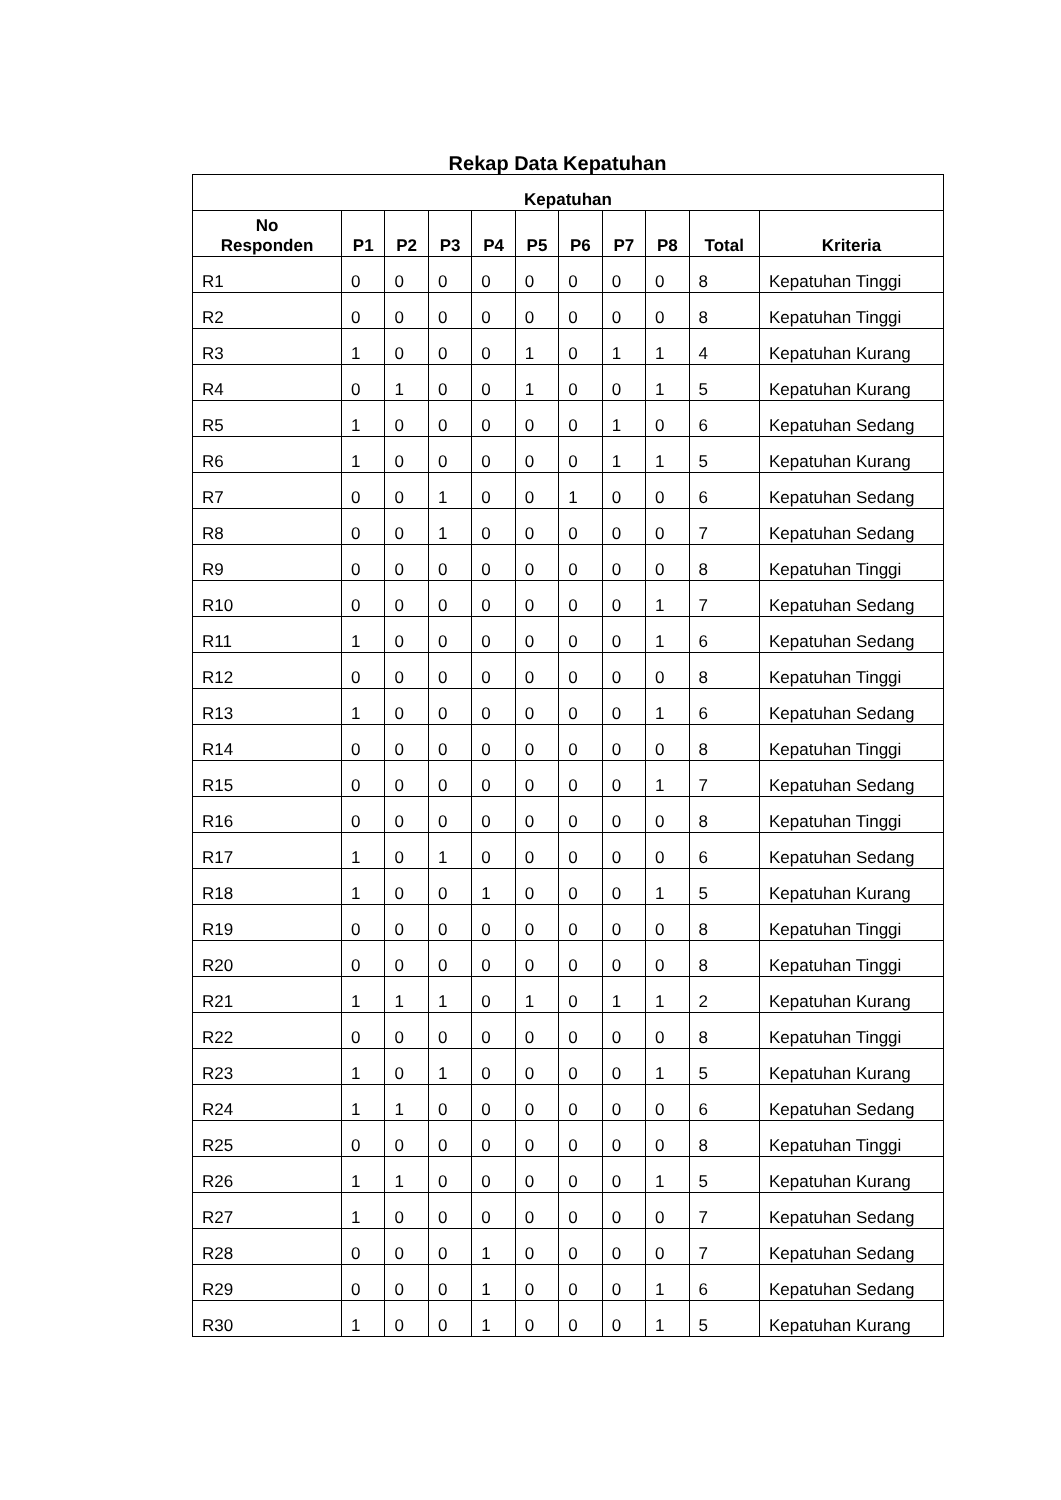Rekap Data Kepatuhan
| Kepatuhan | | | | | | | | | | |
| --- | --- | --- | --- | --- | --- | --- | --- | --- | --- | --- |
| No Responden | P1 | P2 | P3 | P4 | P5 | P6 | P7 | P8 | Total | Kriteria |
| R1 | 0 | 0 | 0 | 0 | 0 | 0 | 0 | 0 | 8 | Kepatuhan Tinggi |
| R2 | 0 | 0 | 0 | 0 | 0 | 0 | 0 | 0 | 8 | Kepatuhan Tinggi |
| R3 | 1 | 0 | 0 | 0 | 1 | 0 | 1 | 1 | 4 | Kepatuhan Kurang |
| R4 | 0 | 1 | 0 | 0 | 1 | 0 | 0 | 1 | 5 | Kepatuhan Kurang |
| R5 | 1 | 0 | 0 | 0 | 0 | 0 | 1 | 0 | 6 | Kepatuhan Sedang |
| R6 | 1 | 0 | 0 | 0 | 0 | 0 | 1 | 1 | 5 | Kepatuhan Kurang |
| R7 | 0 | 0 | 1 | 0 | 0 | 1 | 0 | 0 | 6 | Kepatuhan Sedang |
| R8 | 0 | 0 | 1 | 0 | 0 | 0 | 0 | 0 | 7 | Kepatuhan Sedang |
| R9 | 0 | 0 | 0 | 0 | 0 | 0 | 0 | 0 | 8 | Kepatuhan Tinggi |
| R10 | 0 | 0 | 0 | 0 | 0 | 0 | 0 | 1 | 7 | Kepatuhan Sedang |
| R11 | 1 | 0 | 0 | 0 | 0 | 0 | 0 | 1 | 6 | Kepatuhan Sedang |
| R12 | 0 | 0 | 0 | 0 | 0 | 0 | 0 | 0 | 8 | Kepatuhan Tinggi |
| R13 | 1 | 0 | 0 | 0 | 0 | 0 | 0 | 1 | 6 | Kepatuhan Sedang |
| R14 | 0 | 0 | 0 | 0 | 0 | 0 | 0 | 0 | 8 | Kepatuhan Tinggi |
| R15 | 0 | 0 | 0 | 0 | 0 | 0 | 0 | 1 | 7 | Kepatuhan Sedang |
| R16 | 0 | 0 | 0 | 0 | 0 | 0 | 0 | 0 | 8 | Kepatuhan Tinggi |
| R17 | 1 | 0 | 1 | 0 | 0 | 0 | 0 | 0 | 6 | Kepatuhan Sedang |
| R18 | 1 | 0 | 0 | 1 | 0 | 0 | 0 | 1 | 5 | Kepatuhan Kurang |
| R19 | 0 | 0 | 0 | 0 | 0 | 0 | 0 | 0 | 8 | Kepatuhan Tinggi |
| R20 | 0 | 0 | 0 | 0 | 0 | 0 | 0 | 0 | 8 | Kepatuhan Tinggi |
| R21 | 1 | 1 | 1 | 0 | 1 | 0 | 1 | 1 | 2 | Kepatuhan Kurang |
| R22 | 0 | 0 | 0 | 0 | 0 | 0 | 0 | 0 | 8 | Kepatuhan Tinggi |
| R23 | 1 | 0 | 1 | 0 | 0 | 0 | 0 | 1 | 5 | Kepatuhan Kurang |
| R24 | 1 | 1 | 0 | 0 | 0 | 0 | 0 | 0 | 6 | Kepatuhan Sedang |
| R25 | 0 | 0 | 0 | 0 | 0 | 0 | 0 | 0 | 8 | Kepatuhan Tinggi |
| R26 | 1 | 1 | 0 | 0 | 0 | 0 | 0 | 1 | 5 | Kepatuhan Kurang |
| R27 | 1 | 0 | 0 | 0 | 0 | 0 | 0 | 0 | 7 | Kepatuhan Sedang |
| R28 | 0 | 0 | 0 | 1 | 0 | 0 | 0 | 0 | 7 | Kepatuhan Sedang |
| R29 | 0 | 0 | 0 | 1 | 0 | 0 | 0 | 1 | 6 | Kepatuhan Sedang |
| R30 | 1 | 0 | 0 | 1 | 0 | 0 | 0 | 1 | 5 | Kepatuhan Kurang |